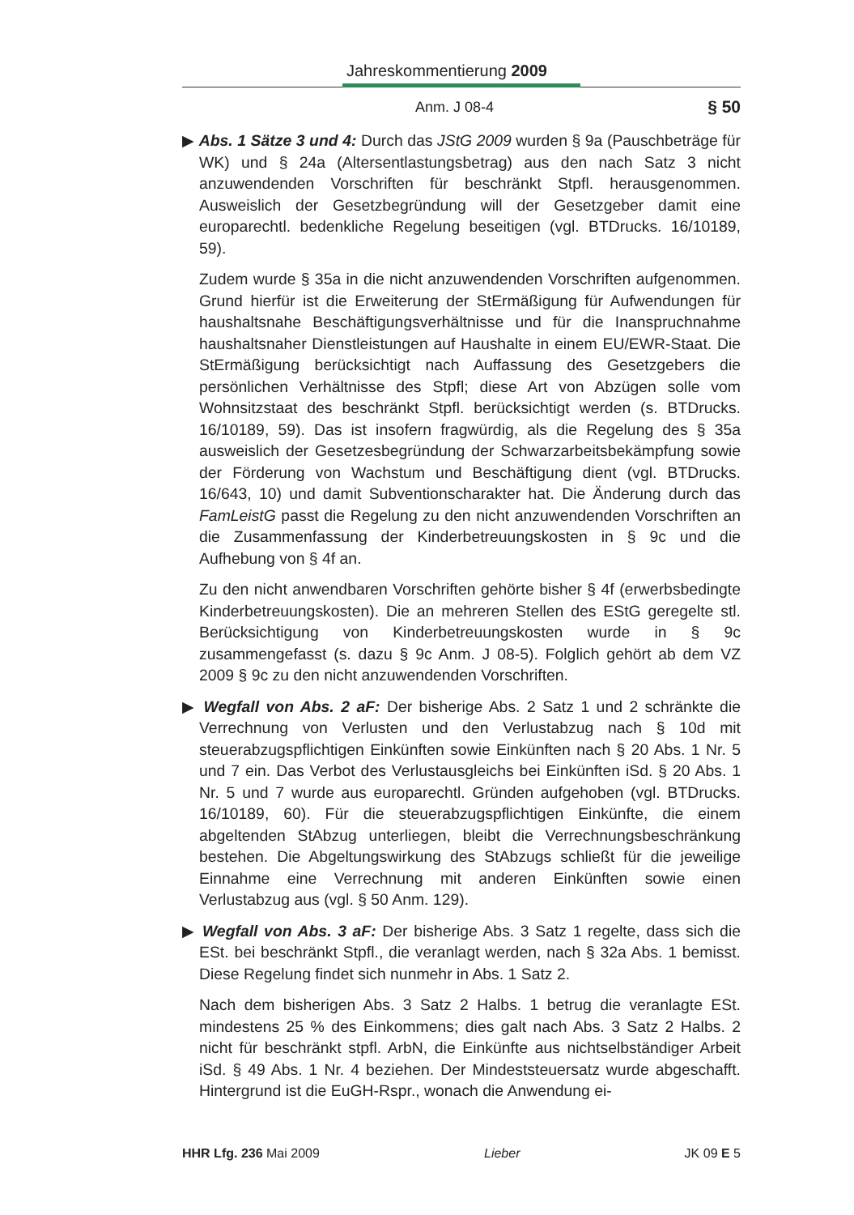Jahreskommentierung 2009
Anm. J 08-4 § 50
▶ Abs. 1 Sätze 3 und 4: Durch das JStG 2009 wurden § 9a (Pauschbeträge für WK) und § 24a (Altersentlastungsbetrag) aus den nach Satz 3 nicht anzuwendenden Vorschriften für beschränkt Stpfl. herausgenommen. Ausweislich der Gesetzbegründung will der Gesetzgeber damit eine europarechtl. bedenkliche Regelung beseitigen (vgl. BTDrucks. 16/10189, 59).
Zudem wurde § 35a in die nicht anzuwendenden Vorschriften aufgenommen. Grund hierfür ist die Erweiterung der StErmäßigung für Aufwendungen für haushaltsnahe Beschäftigungsverhältnisse und für die Inanspruchnahme haushaltsnaher Dienstleistungen auf Haushalte in einem EU/EWR-Staat. Die StErmäßigung berücksichtigt nach Auffassung des Gesetzgebers die persönlichen Verhältnisse des Stpfl; diese Art von Abzügen solle vom Wohnsitzstaat des beschränkt Stpfl. berücksichtigt werden (s. BTDrucks. 16/10189, 59). Das ist insofern fragwürdig, als die Regelung des § 35a ausweislich der Gesetzesbegründung der Schwarzarbeitsbekämpfung sowie der Förderung von Wachstum und Beschäftigung dient (vgl. BTDrucks. 16/643, 10) und damit Subventionscharakter hat. Die Änderung durch das FamLeistG passt die Regelung zu den nicht anzuwendenden Vorschriften an die Zusammenfassung der Kinderbetreuungskosten in § 9c und die Aufhebung von § 4f an.
Zu den nicht anwendbaren Vorschriften gehörte bisher § 4f (erwerbsbedingte Kinderbetreuungskosten). Die an mehreren Stellen des EStG geregelte stl. Berücksichtigung von Kinderbetreuungskosten wurde in § 9c zusammengefasst (s. dazu § 9c Anm. J 08-5). Folglich gehört ab dem VZ 2009 § 9c zu den nicht anzuwendenden Vorschriften.
▶ Wegfall von Abs. 2 aF: Der bisherige Abs. 2 Satz 1 und 2 schränkte die Verrechnung von Verlusten und den Verlustabzug nach § 10d mit steuerabzugspflichtigen Einkünften sowie Einkünften nach § 20 Abs. 1 Nr. 5 und 7 ein. Das Verbot des Verlustausgleichs bei Einkünften iSd. § 20 Abs. 1 Nr. 5 und 7 wurde aus europarechtl. Gründen aufgehoben (vgl. BTDrucks. 16/10189, 60). Für die steuerabzugspflichtigen Einkünfte, die einem abgeltenden StAbzug unterliegen, bleibt die Verrechnungsbeschränkung bestehen. Die Abgeltungswirkung des StAbzugs schließt für die jeweilige Einnahme eine Verrechnung mit anderen Einkünften sowie einen Verlustabzug aus (vgl. § 50 Anm. 129).
▶ Wegfall von Abs. 3 aF: Der bisherige Abs. 3 Satz 1 regelte, dass sich die ESt. bei beschränkt Stpfl., die veranlagt werden, nach § 32a Abs. 1 bemisst. Diese Regelung findet sich nunmehr in Abs. 1 Satz 2.
Nach dem bisherigen Abs. 3 Satz 2 Halbs. 1 betrug die veranlagte ESt. mindestens 25 % des Einkommens; dies galt nach Abs. 3 Satz 2 Halbs. 2 nicht für beschränkt stpfl. ArbN, die Einkünfte aus nichtselbständiger Arbeit iSd. § 49 Abs. 1 Nr. 4 beziehen. Der Mindeststeuersatz wurde abgeschafft. Hintergrund ist die EuGH-Rspr., wonach die Anwendung ei-
HHR Lfg. 236 Mai 2009 Lieber JK 09 E 5